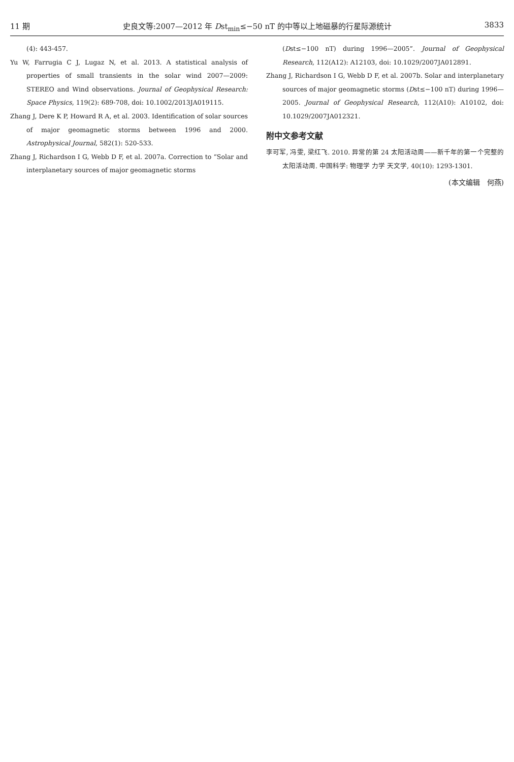11 期 史良文等:2007—2012 年 Dst<sub>min</sub>≤−50 nT 的中等以上地磁暴的行星际源统计 3833
(4): 443-457.
Yu W, Farrugia C J, Lugaz N, et al. 2013. A statistical analysis of properties of small transients in the solar wind 2007—2009: STEREO and Wind observations. Journal of Geophysical Research: Space Physics, 119(2): 689-708, doi: 10.1002/2013JA019115.
Zhang J, Dere K P, Howard R A, et al. 2003. Identification of solar sources of major geomagnetic storms between 1996 and 2000. Astrophysical Journal, 582(1): 520-533.
Zhang J, Richardson I G, Webb D F, et al. 2007a. Correction to “Solar and interplanetary sources of major geomagnetic storms
(Dst≤−100 nT) during 1996—2005”. Journal of Geophysical Research, 112(A12): A12103, doi: 10.1029/2007JA012891.
Zhang J, Richardson I G, Webb D F, et al. 2007b. Solar and interplanetary sources of major geomagnetic storms (Dst≤−100 nT) during 1996—2005. Journal of Geophysical Research, 112(A10): A10102, doi: 10.1029/2007JA012321.
附中文参考文献
李可军, 冯雯, 梁红飞. 2010. 异常的第 24 太阳活动周——新千年的第一个完整的太阳活动周. 中国科学: 物理学 力学 天文学, 40(10): 1293-1301.
(本文编辑　何燕)